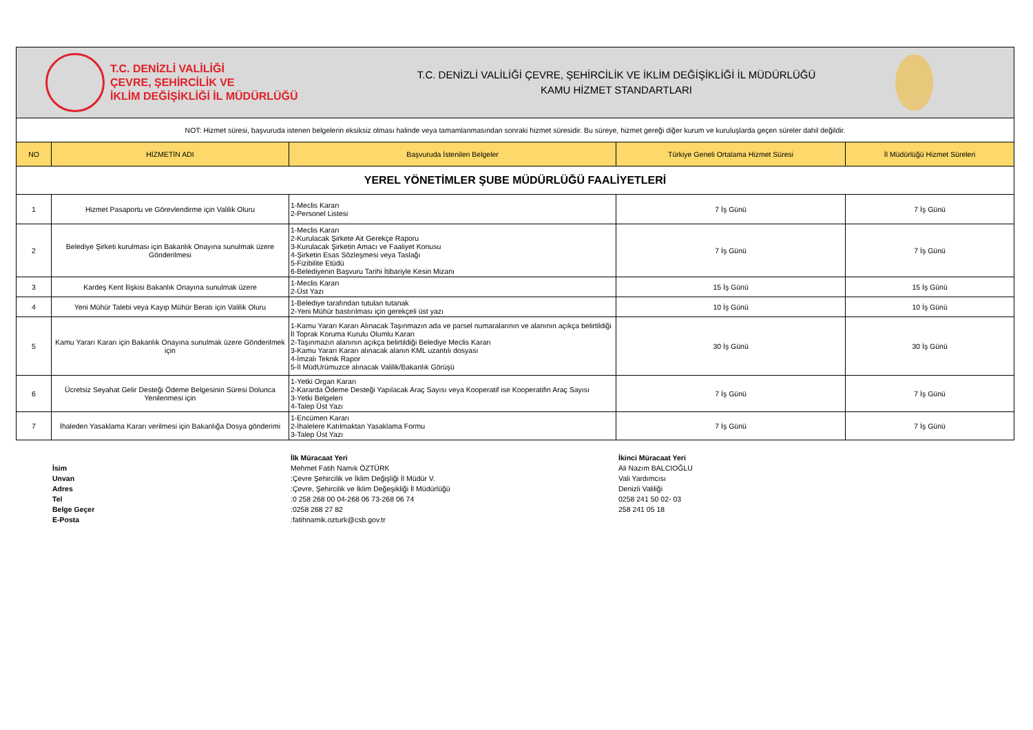| T.C. DENİZLİ VALİLİĞİ ÇEVRE, ŞEHİRCİLİK VE İKLİM DEĞİŞİKLİĞİ İL MÜDÜRLÜĞÜ T.C. DENİZLİ VALİLİĞİ ÇEVRE, ŞEHİRCİLİK VE İKLİM DEĞİŞİKLİĞİ İL MÜDÜRLÜĞÜ KAMU HİZMET STANDARTLARI | | | | |
| NOT: Hizmet süresi, başvuruda istenen belgelerin eksiksiz olması halinde veya tamamlanmasından sonraki hizmet süresidir. Bu süreye, hizmet gereği diğer kurum ve kuruluşlarda geçen süreler dahil değildir. | | | | |
| NO | HİZMETİN ADI | Başvuruda İstenilen Belgeler | Türkiye Geneli Ortalama Hizmet Süresi | İl Müdürlüğü Hizmet Süreleri |
| YEREL YÖNETİMLER ŞUBE MÜDÜRLÜĞÜ FAALİYETLERİ | | | | |
| 1 | Hizmet Pasaportu ve Görevlendirme için Valilik Oluru | 1-Meclis Kararı 2-Personel Listesi | 7 İş Günü | 7 İş Günü |
| 2 | Belediye Şirketi kurulması için Bakanlık Onayına sunulmak üzere Gönderilmesi | 1-Meclis Kararı 2-Kurulacak Şirkete Ait Gerekçe Raporu 3-Kurulacak Şirketin Amacı ve Faaliyet Konusu 4-Şirketin Esas Sözleşmesi veya Taslağı 5-Fizibilite Etüdü 6-Belediyenin Başvuru Tarihi İtibariyle Kesin Mizanı | 7 İş Günü | 7 İş Günü |
| 3 | Kardeş Kent İlişkisi Bakanlık Onayına sunulmak üzere | 1-Meclis Kararı 2-Üst Yazı | 15 İş Günü | 15 İş Günü |
| 4 | Yeni Mühür Talebi veya Kayıp Mühür Beratı için Valilik Oluru | 1-Belediye tarafından tutulan tutanak 2-Yeni Mühür bastırılması için gerekçeli üst yazı | 10 İş Günü | 10 İş Günü |
| 5 | Kamu Yararı Kararı için Bakanlık Onayına sunulmak üzere Gönderilmek için | 1-Kamu Yararı Kararı Alınacak Taşınmazın ada ve parsel numaralarının ve alanının açıkça belirtildiği İl Toprak Koruma Kurulu Olumlu Kararı 2-Taşınmazın alanının açıkça belirtildiği Belediye Meclis Kararı 3-Kamu Yararı Kararı alınacak alanın KML uzantılı dosyası 4-İmzalı Teknik Rapor 5-İl MüdUrümuzce alınacak Valilik/Bakanlık Görüşü | 30 İş Günü | 30 İş Günü |
| 6 | Ücretsiz Seyahat Gelir Desteği Ödeme Belgesinin Süresi Dolunca Yenilenmesi için | 1-Yetki Organ Kararı 2-Kararda Ödeme Desteği Yapılacak Araç Sayısı veya Kooperatif ise Kooperatifin Araç Sayısı 3-Yetki Belgeleri 4-Talep Üst Yazı | 7 İş Günü | 7 İş Günü |
| 7 | İhaleden Yasaklama Kararı verilmesi için Bakanlığa Dosya gönderimi | 1-Encümen Kararı 2-İhalelere Katılmaktan Yasaklama Formu 3-Talep Üst Yazı | 7 İş Günü | 7 İş Günü |
İsim
Unvan
Adres
Tel
Belge Geçer
E-Posta
İlk Müracaat Yeri
Mehmet Fatih Namık ÖZTÜRK
:Çevre Şehircilik ve İklim Değişliği İl Müdür V.
:Çevre, Şehircilik ve İklim Değeşikliği İl Müdürlüğü
:0 258 268 00 04-268 06 73-268 06 74
:0258 268 27 82
:fatihnamik.ozturk@csb.gov.tr
İkinci Müracaat Yeri
Ali Nazım BALCIOĞLU
Vali Yardımcısı
Denizli Valiliği
0258 241 50 02- 03
258 241 05 18